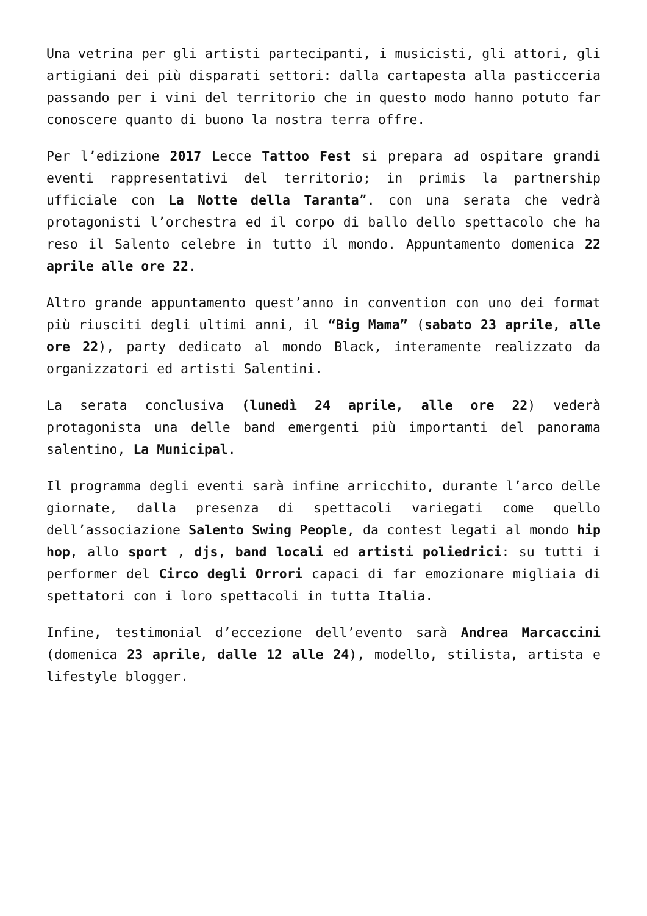Una vetrina per gli artisti partecipanti, i musicisti, gli attori, gli artigiani dei più disparati settori: dalla cartapesta alla pasticceria passando per i vini del territorio che in questo modo hanno potuto far conoscere quanto di buono la nostra terra offre.
Per l’edizione 2017 Lecce Tattoo Fest si prepara ad ospitare grandi eventi rappresentativi del territorio; in primis la partnership ufficiale con La Notte della Taranta”. con una serata che vedrà protagonisti l’orchestra ed il corpo di ballo dello spettacolo che ha reso il Salento celebre in tutto il mondo. Appuntamento domenica 22 aprile alle ore 22.
Altro grande appuntamento quest’anno in convention con uno dei format più riusciti degli ultimi anni, il “Big Mama” (sabato 23 aprile, alle ore 22), party dedicato al mondo Black, interamente realizzato da organizzatori ed artisti Salentini.
La serata conclusiva (lunedì 24 aprile, alle ore 22) vederà protagonista una delle band emergenti più importanti del panorama salentino, La Municipal.
Il programma degli eventi sarà infine arricchito, durante l’arco delle giornate, dalla presenza di spettacoli variegati come quello dell’associazione Salento Swing People, da contest legati al mondo hip hop, allo sport , djs, band locali ed artisti poliedrici: su tutti i performer del Circo degli Orrori capaci di far emozionare migliaia di spettatori con i loro spettacoli in tutta Italia.
Infine, testimonial d’eccezione dell’evento sarà Andrea Marcaccini (domenica 23 aprile, dalle 12 alle 24), modello, stilista, artista e lifestyle blogger.